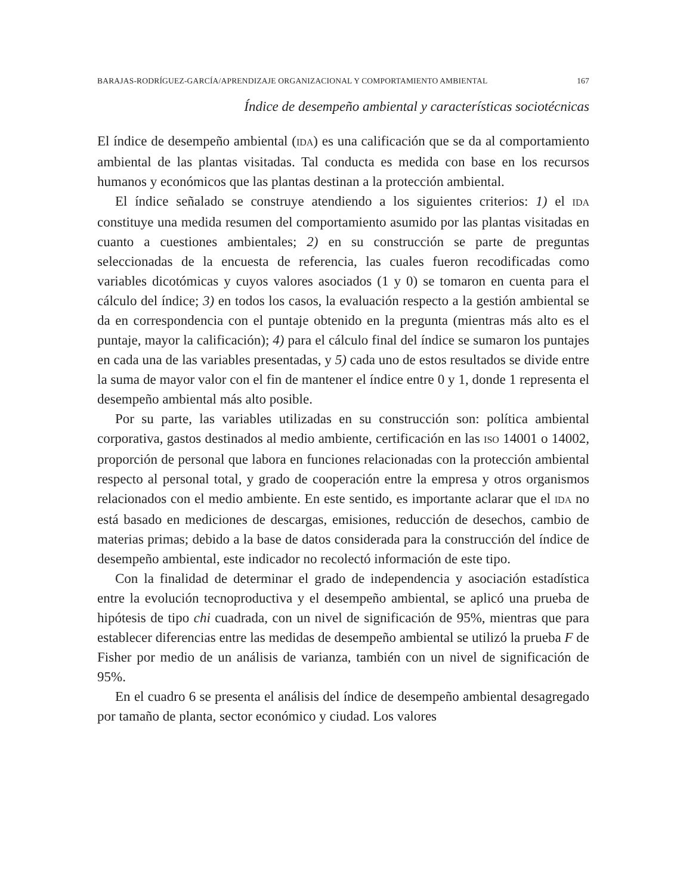BARAJAS-RODRÍGUEZ-GARCÍA/APRENDIZAJE ORGANIZACIONAL Y COMPORTAMIENTO AMBIENTAL 167
Índice de desempeño ambiental y características sociotécnicas
El índice de desempeño ambiental (IDA) es una calificación que se da al comportamiento ambiental de las plantas visitadas. Tal conducta es medida con base en los recursos humanos y económicos que las plantas destinan a la protección ambiental.
El índice señalado se construye atendiendo a los siguientes criterios: 1) el IDA constituye una medida resumen del comportamiento asumido por las plantas visitadas en cuanto a cuestiones ambientales; 2) en su construcción se parte de preguntas seleccionadas de la encuesta de referencia, las cuales fueron recodificadas como variables dicotómicas y cuyos valores asociados (1 y 0) se tomaron en cuenta para el cálculo del índice; 3) en todos los casos, la evaluación respecto a la gestión ambiental se da en correspondencia con el puntaje obtenido en la pregunta (mientras más alto es el puntaje, mayor la calificación); 4) para el cálculo final del índice se sumaron los puntajes en cada una de las variables presentadas, y 5) cada uno de estos resultados se divide entre la suma de mayor valor con el fin de mantener el índice entre 0 y 1, donde 1 representa el desempeño ambiental más alto posible.
Por su parte, las variables utilizadas en su construcción son: política ambiental corporativa, gastos destinados al medio ambiente, certificación en las ISO 14001 o 14002, proporción de personal que labora en funciones relacionadas con la protección ambiental respecto al personal total, y grado de cooperación entre la empresa y otros organismos relacionados con el medio ambiente. En este sentido, es importante aclarar que el IDA no está basado en mediciones de descargas, emisiones, reducción de desechos, cambio de materias primas; debido a la base de datos considerada para la construcción del índice de desempeño ambiental, este indicador no recolectó información de este tipo.
Con la finalidad de determinar el grado de independencia y asociación estadística entre la evolución tecnoproductiva y el desempeño ambiental, se aplicó una prueba de hipótesis de tipo chi cuadrada, con un nivel de significación de 95%, mientras que para establecer diferencias entre las medidas de desempeño ambiental se utilizó la prueba F de Fisher por medio de un análisis de varianza, también con un nivel de significación de 95%.
En el cuadro 6 se presenta el análisis del índice de desempeño ambiental desagregado por tamaño de planta, sector económico y ciudad. Los valores